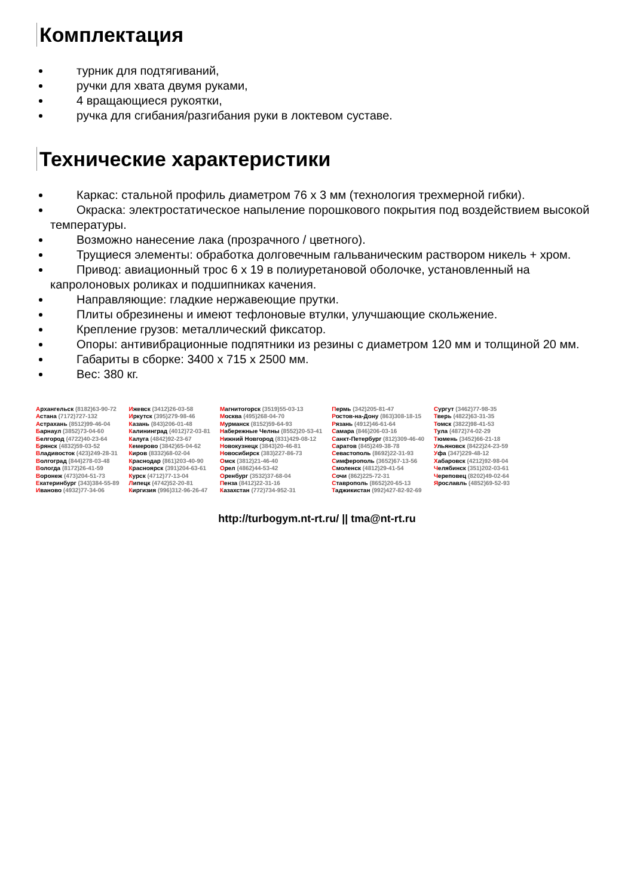Комплектация
турник для подтягиваний,
ручки для хвата двумя руками,
4 вращающиеся рукоятки,
ручка для сгибания/разгибания руки в локтевом суставе.
Технические характеристики
Каркас: стальной профиль диаметром 76 x 3 мм (технология трехмерной гибки).
Окраска: электростатическое напыление порошкового покрытия под воздействием высокой температуры.
Возможно нанесение лака (прозрачного / цветного).
Трущиеся элементы: обработка долговечным гальваническим раствором никель + хром.
Привод: авиационный трос 6 x 19 в полиуретановой оболочке, установленный на капролоновых роликах и подшипниках качения.
Направляющие: гладкие нержавеющие прутки.
Плиты обрезинены и имеют тефлоновые втулки, улучшающие скольжение.
Крепление грузов: металлический фиксатор.
Опоры: антивибрационные подпятники из резины с диаметром 120 мм и толщиной 20 мм.
Габариты в сборке: 3400 x 715 x 2500 мм.
Вес: 380 кг.
| А рхангельск (8182)63-90-72 А стана (7172)727-132 А страхань (8512)99-46-04 Б арнаул (3852)73-04-60 Б елгород (4722)40-23-64 Б рянск (4832)59-03-52 В ладивосток (423)249-28-31 В олгоград (844)278-03-48 В ологда (8172)26-41-59 В оронеж (473)204-51-73 Е катеринбург (343)384-55-89 И ваново (4932)77-34-06 | И жевск (3412)26-03-58 И ркутск (395)279-98-46 К азань (843)206-01-48 К алининград (4012)72-03-81 К алуга (4842)92-23-67 К емерово (3842)65-04-62 К иров (8332)68-02-04 К раснодар (861)203-40-90 К расноярск (391)204-63-61 К урск (4712)77-13-04 Л ипецк (4742)52-20-81 К иргизия (996)312-96-26-47 | М агнитогорск (3519)55-03-13 М осква (495)268-04-70 М урманск (8152)59-64-93 Н абережные Челны (8552)20-53-41 Н ижний Новгород (831)429-08-12 Н овокузнецк (3843)20-46-81 Н овосибирск (383)227-86-73 О мск (3812)21-46-40 О рел (4862)44-53-42 О ренбург (3532)37-68-04 П енза (8412)22-31-16 К азахстан (772)734-952-31 | П ермь (342)205-81-47 Р остов-на-Дону (863)308-18-15 Р язань (4912)46-61-64 С амара (846)206-03-16 С анкт-Петербург (812)309-46-40 С аратов (845)249-38-78 С евастополь (8692)22-31-93 С имферополь (3652)67-13-56 С моленск (4812)29-41-54 С очи (862)225-72-31 С таврополь (8652)20-65-13 Т аджикистан (992)427-82-92-69 | С ургут (3462)77-98-35 Т верь (4822)63-31-35 Т омск (3822)98-41-53 Т ула (4872)74-02-29 Т юмень (3452)66-21-18 У льяновск (8422)24-23-59 У фа (347)229-48-12 Х абаровск (4212)92-98-04 Ч елябинск (351)202-03-61 Ч ереповец (8202)49-02-64 Я рославль (4852)69-52-93 |
http://turbogym.nt-rt.ru/ || tma@nt-rt.ru